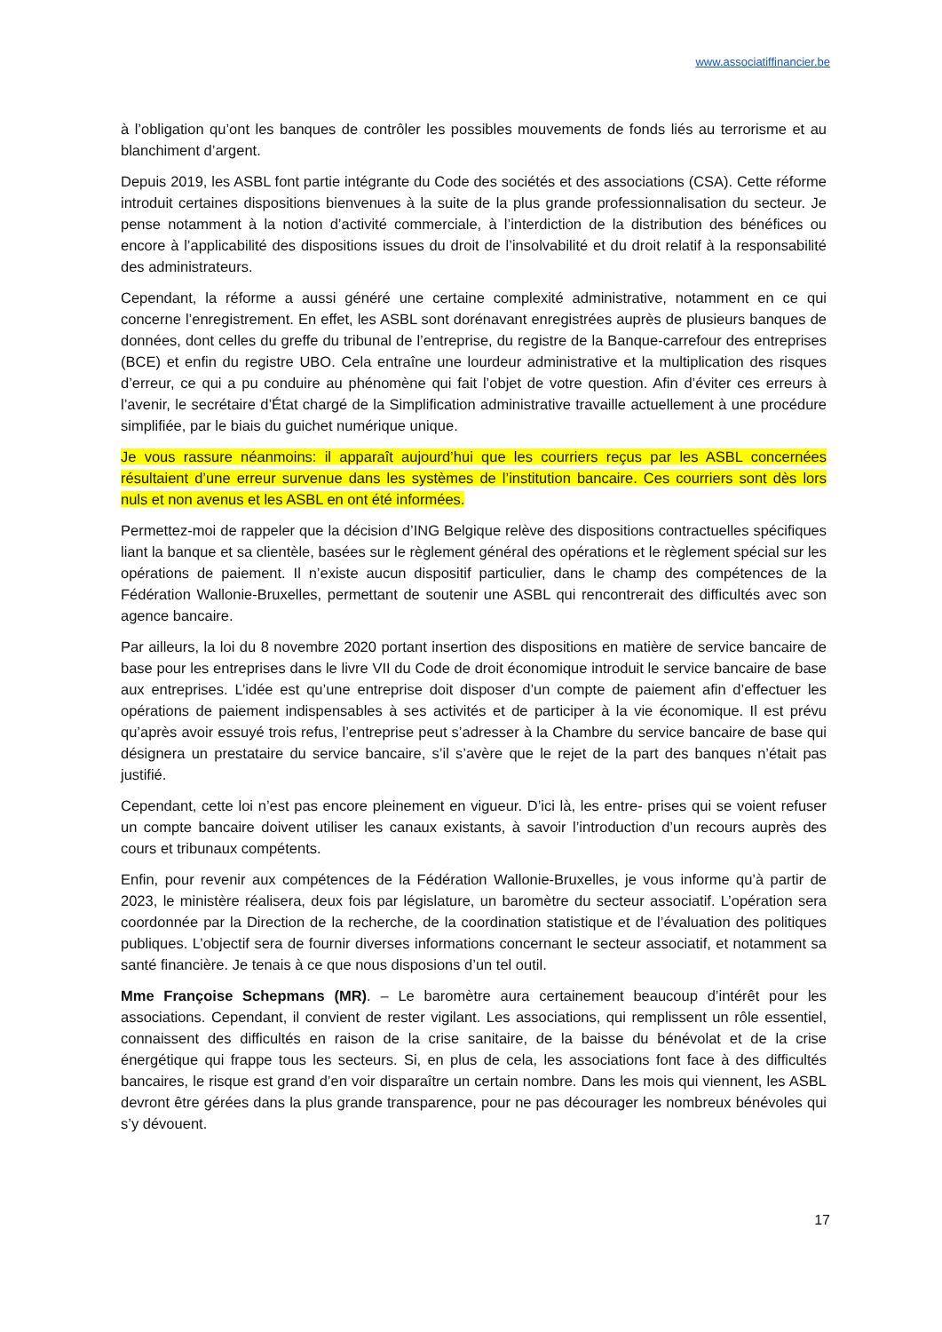www.associatiffinancier.be
à l’obligation qu’ont les banques de contrôler les possibles mouvements de fonds liés au terrorisme et au blanchiment d’argent.
Depuis 2019, les ASBL font partie intégrante du Code des sociétés et des associations (CSA). Cette réforme introduit certaines dispositions bienvenues à la suite de la plus grande professionnalisation du secteur. Je pense notamment à la notion d’activité commerciale, à l’interdiction de la distribution des bénéfices ou encore à l’applicabilité des dispositions issues du droit de l’insolvabilité et du droit relatif à la responsabilité des administrateurs.
Cependant, la réforme a aussi généré une certaine complexité administrative, notamment en ce qui concerne l’enregistrement. En effet, les ASBL sont dorénavant enregistrées auprès de plusieurs banques de données, dont celles du greffe du tribunal de l’entreprise, du registre de la Banque-carrefour des entreprises (BCE) et enfin du registre UBO. Cela entraîne une lourdeur administrative et la multiplication des risques d’erreur, ce qui a pu conduire au phénomène qui fait l’objet de votre question. Afin d’éviter ces erreurs à l’avenir, le secrétaire d’État chargé de la Simplification administrative travaille actuellement à une procédure simplifiée, par le biais du guichet numérique unique.
Je vous rassure néanmoins: il apparaît aujourd’hui que les courriers reçus par les ASBL concernées résultaient d’une erreur survenue dans les systèmes de l’institution bancaire. Ces courriers sont dès lors nuls et non avenus et les ASBL en ont été informées.
Permettez-moi de rappeler que la décision d’ING Belgique relève des dispositions contractuelles spécifiques liant la banque et sa clientèle, basées sur le règlement général des opérations et le règlement spécial sur les opérations de paiement. Il n’existe aucun dispositif particulier, dans le champ des compétences de la Fédération Wallonie-Bruxelles, permettant de soutenir une ASBL qui rencontrerait des difficultés avec son agence bancaire.
Par ailleurs, la loi du 8 novembre 2020 portant insertion des dispositions en matière de service bancaire de base pour les entreprises dans le livre VII du Code de droit économique introduit le service bancaire de base aux entreprises. L’idée est qu’une entreprise doit disposer d’un compte de paiement afin d’effectuer les opérations de paiement indispensables à ses activités et de participer à la vie économique. Il est prévu qu’après avoir essuyé trois refus, l’entreprise peut s’adresser à la Chambre du service bancaire de base qui désignera un prestataire du service bancaire, s’il s’avère que le rejet de la part des banques n’était pas justifié.
Cependant, cette loi n’est pas encore pleinement en vigueur. D’ici là, les entre- prises qui se voient refuser un compte bancaire doivent utiliser les canaux existants, à savoir l’introduction d’un recours auprès des cours et tribunaux compétents.
Enfin, pour revenir aux compétences de la Fédération Wallonie-Bruxelles, je vous informe qu’à partir de 2023, le ministère réalisera, deux fois par législature, un baromètre du secteur associatif. L’opération sera coordonnée par la Direction de la recherche, de la coordination statistique et de l’évaluation des politiques publiques. L’objectif sera de fournir diverses informations concernant le secteur associatif, et notamment sa santé financière. Je tenais à ce que nous disposions d’un tel outil.
Mme Françoise Schepmans (MR). – Le baromètre aura certainement beaucoup d’intérêt pour les associations. Cependant, il convient de rester vigilant. Les associations, qui remplissent un rôle essentiel, connaissent des difficultés en raison de la crise sanitaire, de la baisse du bénévolat et de la crise énergétique qui frappe tous les secteurs. Si, en plus de cela, les associations font face à des difficultés bancaires, le risque est grand d’en voir disparaître un certain nombre. Dans les mois qui viennent, les ASBL devront être gérées dans la plus grande transparence, pour ne pas décourager les nombreux bénévoles qui s’y dévouent.
17